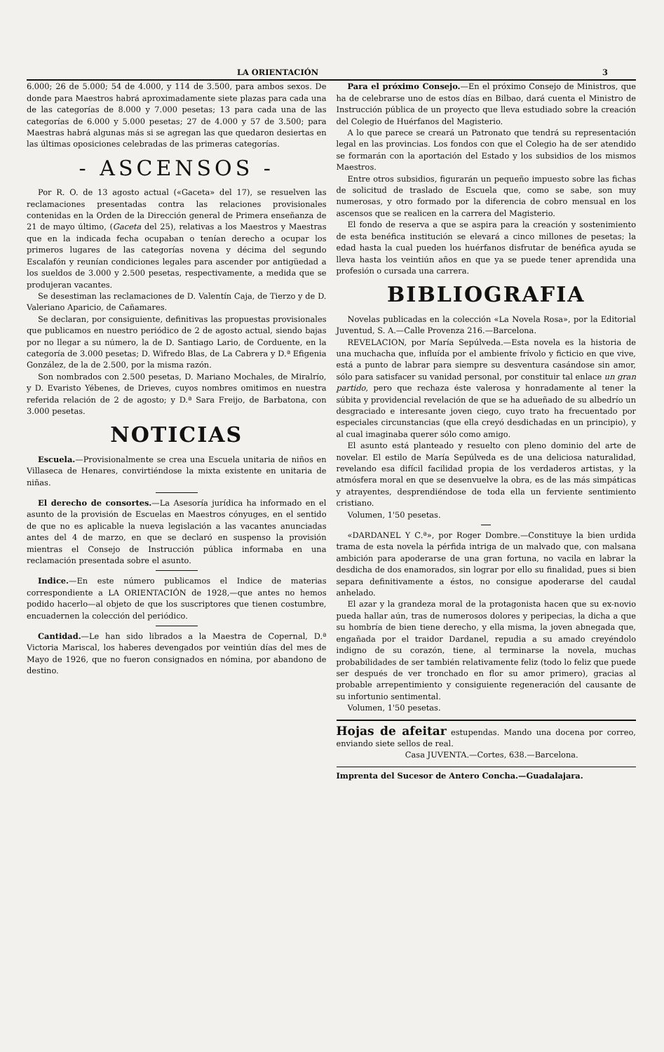LA ORIENTACIÓN 3
6.000; 26 de 5.000; 54 de 4.000, y 114 de 3.500, para ambos sexos. De donde para Maestros habrá aproximadamente siete plazas para cada una de las categorías de 8.000 y 7.000 pesetas; 13 para cada una de las categorías de 6.000 y 5.000 pesetas; 27 de 4.000 y 57 de 3.500; para Maestras habrá algunas más si se agregan las que quedaron desiertas en las últimas oposiciones celebradas de las primeras categorías.
- ASCENSOS -
Por R. O. de 13 agosto actual («Gaceta» del 17), se resuelven las reclamaciones presentadas contra las relaciones provisionales contenidas en la Orden de la Dirección general de Primera enseñanza de 21 de mayo último, (Gaceta del 25), relativas a los Maestros y Maestras que en la indicada fecha ocupaban o tenían derecho a ocupar los primeros lugares de las categorías novena y décima del segundo Escalafón y reunían condiciones legales para ascender por antigüedad a los sueldos de 3.000 y 2.500 pesetas, respectivamente, a medida que se produjeran vacantes.
Se desestiman las reclamaciones de D. Valentín Caja, de Tierzo y de D. Valeriano Aparicio, de Cañamares.
Se declaran, por consiguiente, definitivas las propuestas provisionales que publicamos en nuestro periódico de 2 de agosto actual, siendo bajas por no llegar a su número, la de D. Santiago Lario, de Corduente, en la categoría de 3.000 pesetas; D. Wifredo Blas, de La Cabrera y D.ª Efigenia González, de la de 2.500, por la misma razón.
Son nombrados con 2.500 pesetas, D. Mariano Mochales, de Miralrío, y D. Evaristo Yébenes, de Drieves, cuyos nombres omitimos en nuestra referida relación de 2 de agosto; y D.ª Sara Freijo, de Barbatona, con 3.000 pesetas.
NOTICIAS
Escuela.—Provisionalmente se crea una Escuela unitaria de niños en Villaseca de Henares, convirtiéndose la mixta existente en unitaria de niñas.
El derecho de consortes.—La Asesoría jurídica ha informado en el asunto de la provisión de Escuelas en Maestros cónyuges, en el sentido de que no es aplicable la nueva legislación a las vacantes anunciadas antes del 4 de marzo, en que se declaró en suspenso la provisión mientras el Consejo de Instrucción pública informaba en una reclamación presentada sobre el asunto.
Indice.—En este número publicamos el Indice de materias correspondiente a LA ORIENTACIÓN de 1928,—que antes no hemos podido hacerlo—al objeto de que los suscriptores que tienen costumbre, encuadernen la colección del periódico.
Cantidad.—Le han sido librados a la Maestra de Copernal, D.ª Victoria Mariscal, los haberes devengados por veintiún días del mes de Mayo de 1926, que no fueron consignados en nómina, por abandono de destino.
Para el próximo Consejo.—En el próximo Consejo de Ministros, que ha de celebrarse uno de estos días en Bilbao, dará cuenta el Ministro de Instrucción pública de un proyecto que lleva estudiado sobre la creación del Colegio de Huérfanos del Magisterio.
A lo que parece se creará un Patronato que tendrá su representación legal en las provincias. Los fondos con que el Colegio ha de ser atendido se formarán con la aportación del Estado y los subsidios de los mismos Maestros.
Entre otros subsidios, figurarán un pequeño impuesto sobre las fichas de solicitud de traslado de Escuela que, como se sabe, son muy numerosas, y otro formado por la diferencia de cobro mensual en los ascensos que se realicen en la carrera del Magisterio.
El fondo de reserva a que se aspira para la creación y sostenimiento de esta benéfica institución se elevará a cinco millones de pesetas; la edad hasta la cual pueden los huérfanos disfrutar de benéfica ayuda se lleva hasta los veintiún años en que ya se puede tener aprendida una profesión o cursada una carrera.
BIBLIOGRAFIA
Novelas publicadas en la colección «La Novela Rosa», por la Editorial Juventud, S. A.—Calle Provenza 216.—Barcelona.
REVELACION, por María Sepúlveda.—Esta novela es la historia de una muchacha que, influída por el ambiente frívolo y ficticio en que vive, está a punto de labrar para siempre su desventura casándose sin amor, sólo para satisfacer su vanidad personal, por constituir tal enlace un gran partido, pero que rechaza éste valerosa y honradamente al tener la súbita y providencial revelación de que se ha adueñado de su albedrío un desgraciado e interesante joven ciego, cuyo trato ha frecuentado por especiales circunstancias (que ella creyó desdichadas en un principio), y al cual imaginaba querer sólo como amigo.
El asunto está planteado y resuelto con pleno dominio del arte de novelar. El estilo de María Sepúlveda es de una deliciosa naturalidad, revelando esa difícil facilidad propia de los verdaderos artistas, y la atmósfera moral en que se desenvuelve la obra, es de las más simpáticas y atrayentes, desprendiéndose de toda ella un ferviente sentimiento cristiano.
Volumen, 1'50 pesetas.
«DARDANEL Y C.ª», por Roger Dombre.—Constituye la bien urdida trama de esta novela la pérfida intriga de un malvado que, con malsana ambición para apoderarse de una gran fortuna, no vacila en labrar la desdicha de dos enamorados, sin lograr por ello su finalidad, pues si bien separa definitivamente a éstos, no consigue apoderarse del caudal anhelado.
El azar y la grandeza moral de la protagonista hacen que su ex-novio pueda hallar aún, tras de numerosos dolores y peripecias, la dicha a que su hombría de bien tiene derecho, y ella misma, la joven abnegada que, engañada por el traidor Dardanel, repudia a su amado creyéndolo indigno de su corazón, tiene, al terminarse la novela, muchas probabilidades de ser también relativamente feliz (todo lo feliz que puede ser después de ver tronchado en flor su amor primero), gracias al probable arrepentimiento y consiguiente regeneración del causante de su infortunio sentimental.
Volumen, 1'50 pesetas.
Hojas de afeitar estupendas. Mando una docena por correo, enviando siete sellos de real.
Casa JUVENTA.—Cortes, 638.—Barcelona.
Imprenta del Sucesor de Antero Concha.—Guadalajara.